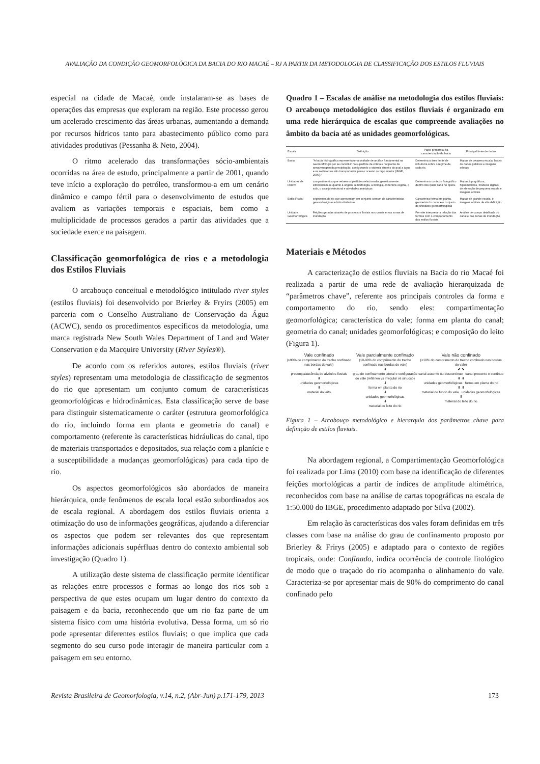AVALIAÇÃO DA CONDIÇÃO GEOMORFOLÓGICA DA BACIA DO RIO MACAÉ – RJ A PARTIR DA METODOLOGIA DE CLASSIFICAÇÃO DOS ESTILOS FLUVIAIS
especial na cidade de Macaé, onde instalaram-se as bases de operações das empresas que exploram na região. Este processo gerou um acelerado crescimento das áreas urbanas, aumentando a demanda por recursos hídricos tanto para abastecimento público como para atividades produtivas (Pessanha & Neto, 2004).
O ritmo acelerado das transformações sócio-ambientais ocorridas na área de estudo, principalmente a partir de 2001, quando teve início a exploração do petróleo, transformou-a em um cenário dinâmico e campo fértil para o desenvolvimento de estudos que avaliem as variações temporais e espaciais, bem como a multiplicidade de processos gerados a partir das atividades que a sociedade exerce na paisagem.
Classificação geomorfológica de rios e a metodologia dos Estilos Fluviais
O arcabouço conceitual e metodológico intitulado river styles (estilos fluviais) foi desenvolvido por Brierley & Fryirs (2005) em parceria com o Conselho Australiano de Conservação da Água (ACWC), sendo os procedimentos específicos da metodologia, uma marca registrada New South Wales Department of Land and Water Conservation e da Macquire University (River Styles®).
De acordo com os referidos autores, estilos fluviais (river styles) representam uma metodologia de classificação de segmentos do rio que apresentam um conjunto comum de características geomorfológicas e hidrodinâmicas. Esta classificação serve de base para distinguir sistematicamente o caráter (estrutura geomorfológica do rio, incluindo forma em planta e geometria do canal) e comportamento (referente às características hidráulicas do canal, tipo de materiais transportados e depositados, sua relação com a planície e a susceptibilidade a mudanças geomorfológicas) para cada tipo de rio.
Os aspectos geomorfológicos são abordados de maneira hierárquica, onde fenômenos de escala local estão subordinados aos de escala regional. A abordagem dos estilos fluviais orienta a otimização do uso de informações geográficas, ajudando a diferenciar os aspectos que podem ser relevantes dos que representam informações adicionais supérfluas dentro do contexto ambiental sob investigação (Quadro 1).
A utilização deste sistema de classificação permite identificar as relações entre processos e formas ao longo dos rios sob a perspectiva de que estes ocupam um lugar dentro do contexto da paisagem e da bacia, reconhecendo que um rio faz parte de um sistema físico com uma história evolutiva. Dessa forma, um só rio pode apresentar diferentes estilos fluviais; o que implica que cada segmento do seu curso pode interagir de maneira particular com a paisagem em seu entorno.
Quadro 1 – Escalas de análise na metodologia dos estilos fluviais: O arcabouço metodológico dos estilos fluviais é organizado em uma rede hierárquica de escalas que compreende avaliações no âmbito da bacia até as unidades geomorfológicas.
| Escala | Definição | Papel primordial na caracterização da bacia | Principal fonte de dados |
| --- | --- | --- | --- |
| Bacia | "A bacia hidrográfica representa uma unidade de análise fundamental na Geomorfologia por se constituir na superfície de coleta e recipiente de armazenagem da precipitação, configurando o sistema através do qual a água e os sedimentos são transportados para o oceano ou lago interior (IBGE, 2009)." | Determina a área limite de influência sobre o regime de cada rio. | Mapas de pequena escala, bases de dados públicos e imagens orbitais |
| Unidades de Relevo | compartimentos que reúnem superfícies relacionadas geneticamente. Diferenciam-se quanto à origem, a morfologia, a litologia, cobertura vegetal, o solo, o arranjo estrutural e atividades antrópicas | Determina o contexto fisiográfico dentro dos quais cada rio opera. | Mapas topográficos, hipsométricos, modelos digitais de elevação de pequena escala e imagens orbitais |
| Estilo Fluvial | segmentos do rio que apresentam um conjunto comum de características geomorfológicas e hidrodinâmicas | Caracteriza forma em planta, geometria do canal e o conjunto de unidades geomorfológicas | Mapas de grande escala, e imagens orbitais de alta definição. |
| Unidade Geomorfológica | Feições geradas através de processos fluviais nos canais e nas zonas de inundação | Permite interpretar a relação das formas com o comportamento dos estilos fluviais | Análise de campo detalhada do canal e das zonas de inundação |
Materiais e Métodos
A caracterização de estilos fluviais na Bacia do rio Macaé foi realizada a partir de uma rede de avaliação hierarquizada de “parâmetros chave”, referente aos principais controles da forma e comportamento do rio, sendo eles: compartimentação geomorfológica; característica do vale; forma em planta do canal; geometria do canal; unidades geomorfológicas; e composição do leito (Figura 1).
Vale confinado
(>90% do comprimento do trecho confinado nas bordas do vale)
⬇
presença/ausência de alvéolos fluviais
⬇
unidades geomorfológicas
⬇
material do leito
Vale parcialmente confinado
(10-90% do comprimento do trecho confinado nas bordas do vale)
⬇
grau de confinamento lateral e configuração do vale (retilíneo vs irregular vs sinuoso)
⬇
forma em planta do rio
⬇
unidades geomorfológicas
⬇
material do leito do rio
Vale não confinado
(<10% do comprimento do trecho confinado nas bordas do vale)
⬋ ⬊
canal ausente ou descontínuo canal presente e contínuo
⬇ ⬇
unidades geomorfológicas forma em planta do rio
⬇ ⬇
material do fundo do vale unidades geomorfológicas
⬇
material do leito do rio
Figura 1 – Arcabouço metodológico e hierarquia dos parâmetros chave para definição de estilos fluviais.
Na abordagem regional, a Compartimentação Geomorfológica foi realizada por Lima (2010) com base na identificação de diferentes feições morfológicas a partir de índices de amplitude altimétrica, reconhecidos com base na análise de cartas topográficas na escala de 1:50.000 do IBGE, procedimento adaptado por Silva (2002).
Em relação às características dos vales foram definidas em três classes com base na análise do grau de confinamento proposto por Brierley & Frirys (2005) e adaptado para o contexto de regiões tropicais, onde: Confinado, indica ocorrência de controle litológico de modo que o traçado do rio acompanha o alinhamento do vale. Caracteriza-se por apresentar mais de 90% do comprimento do canal confinado pelo
Revista Brasileira de Geomorfologia, v.14, n.2, (Abr-Jun) p.171-179, 2013 173